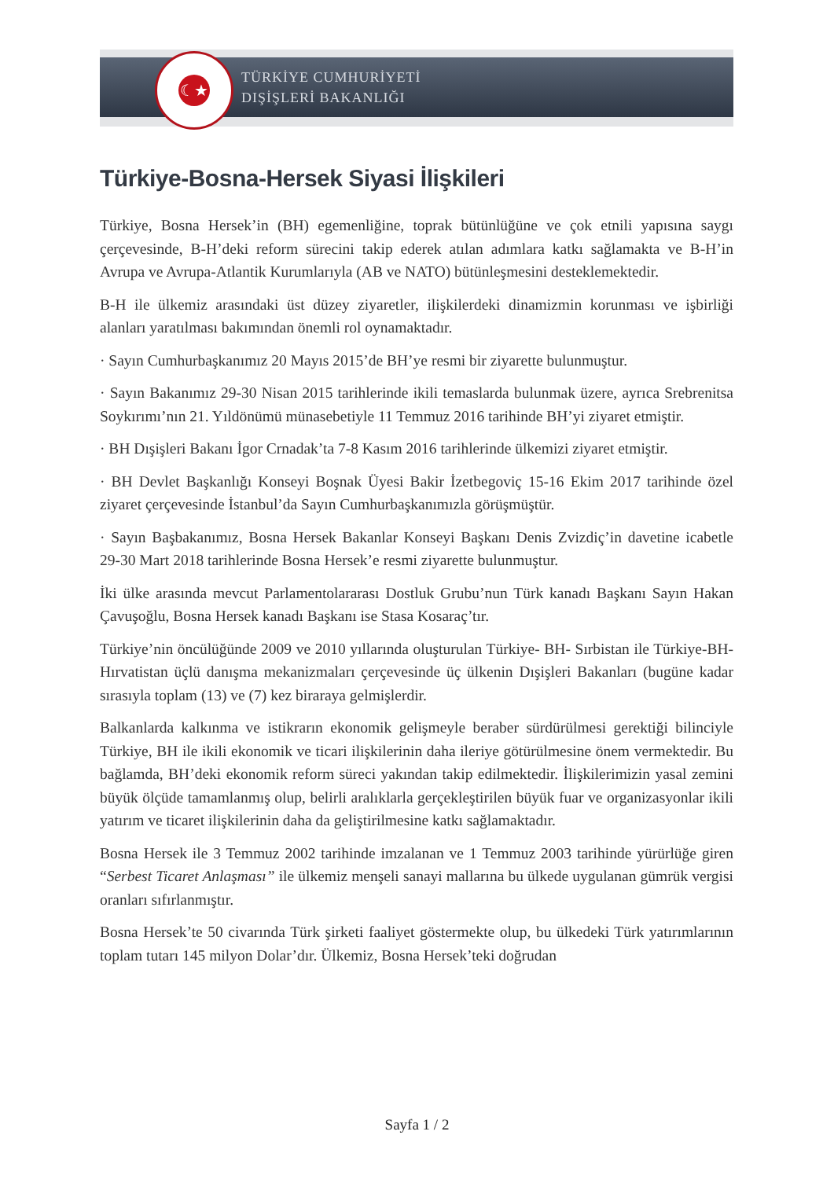☾★
TÜRKİYE CUMHURİYETİ
DIŞİŞLERİ BAKANLIĞI
Türkiye-Bosna-Hersek Siyasi İlişkileri
Türkiye, Bosna Hersek’in (BH) egemenliğine, toprak bütünlüğüne ve çok etnili yapısına saygı çerçevesinde, B-H’deki reform sürecini takip ederek atılan adımlara katkı sağlamakta ve B-H’in Avrupa ve Avrupa-Atlantik Kurumlarıyla (AB ve NATO) bütünleşmesini desteklemektedir.
B-H ile ülkemiz arasındaki üst düzey ziyaretler, ilişkilerdeki dinamizmin korunması ve işbirliği alanları yaratılması bakımından önemli rol oynamaktadır.
· Sayın Cumhurbaşkanımız 20 Mayıs 2015’de BH’ye resmi bir ziyarette bulunmuştur.
· Sayın Bakanımız 29-30 Nisan 2015 tarihlerinde ikili temaslarda bulunmak üzere, ayrıca Srebrenitsa Soykırımı’nın 21. Yıldönümü münasebetiyle 11 Temmuz 2016 tarihinde BH’yi ziyaret etmiştir.
· BH Dışişleri Bakanı İgor Crnadak’ta 7-8 Kasım 2016 tarihlerinde ülkemizi ziyaret etmiştir.
· BH Devlet Başkanlığı Konseyi Boşnak Üyesi Bakir İzetbegoviç 15-16 Ekim 2017 tarihinde özel ziyaret çerçevesinde İstanbul’da Sayın Cumhurbaşkanımızla görüşmüştür.
· Sayın Başbakanımız, Bosna Hersek Bakanlar Konseyi Başkanı Denis Zvizdiç’in davetine icabetle 29-30 Mart 2018 tarihlerinde Bosna Hersek’e resmi ziyarette bulunmuştur.
İki ülke arasında mevcut Parlamentolararası Dostluk Grubu’nun Türk kanadı Başkanı Sayın Hakan Çavuşoğlu, Bosna Hersek kanadı Başkanı ise Stasa Kosaraç’tır.
Türkiye’nin öncülüğünde 2009 ve 2010 yıllarında oluşturulan Türkiye- BH- Sırbistan ile Türkiye-BH- Hırvatistan üçlü danışma mekanizmaları çerçevesinde üç ülkenin Dışişleri Bakanları (bugüne kadar sırasıyla toplam (13) ve (7) kez biraraya gelmişlerdir.
Balkanlarda kalkınma ve istikrarın ekonomik gelişmeyle beraber sürdürülmesi gerektiği bilinciyle Türkiye, BH ile ikili ekonomik ve ticari ilişkilerinin daha ileriye götürülmesine önem vermektedir. Bu bağlamda, BH’deki ekonomik reform süreci yakından takip edilmektedir. İlişkilerimizin yasal zemini büyük ölçüde tamamlanmış olup, belirli aralıklarla gerçekleştirilen büyük fuar ve organizasyonlar ikili yatırım ve ticaret ilişkilerinin daha da geliştirilmesine katkı sağlamaktadır.
Bosna Hersek ile 3 Temmuz 2002 tarihinde imzalanan ve 1 Temmuz 2003 tarihinde yürürlüğe giren “Serbest Ticaret Anlaşması” ile ülkemiz menşeli sanayi mallarına bu ülkede uygulanan gümrük vergisi oranları sıfırlanmıştır.
Bosna Hersek’te 50 civarında Türk şirketi faaliyet göstermekte olup, bu ülkedeki Türk yatırımlarının toplam tutarı 145 milyon Dolar’dır. Ülkemiz, Bosna Hersek’teki doğrudan
Sayfa 1 / 2